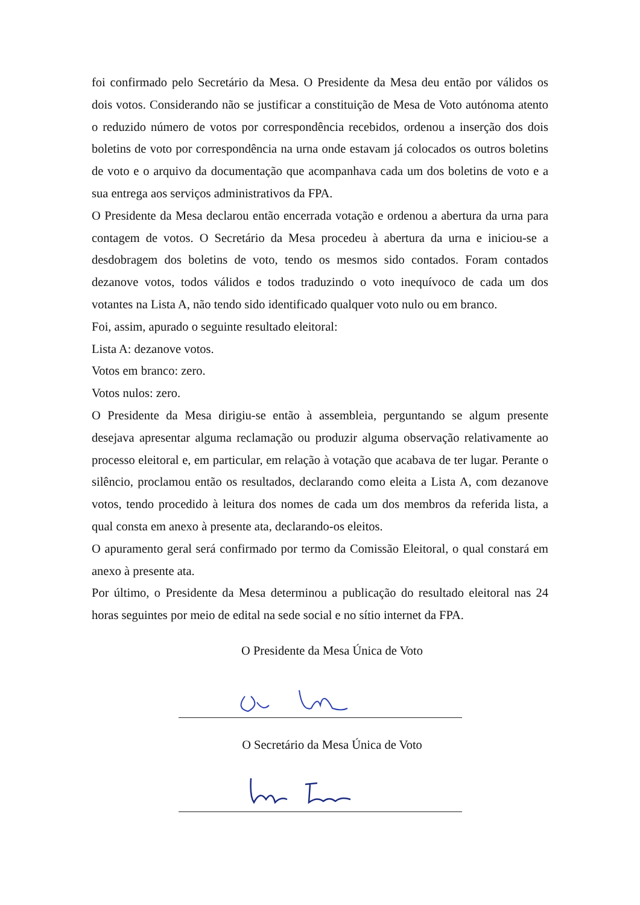foi confirmado pelo Secretário da Mesa. O Presidente da Mesa deu então por válidos os dois votos. Considerando não se justificar a constituição de Mesa de Voto autónoma atento o reduzido número de votos por correspondência recebidos, ordenou a inserção dos dois boletins de voto por correspondência na urna onde estavam já colocados os outros boletins de voto e o arquivo da documentação que acompanhava cada um dos boletins de voto e a sua entrega aos serviços administrativos da FPA.
O Presidente da Mesa declarou então encerrada votação e ordenou a abertura da urna para contagem de votos. O Secretário da Mesa procedeu à abertura da urna e iniciou-se a desdobragem dos boletins de voto, tendo os mesmos sido contados. Foram contados dezanove votos, todos válidos e todos traduzindo o voto inequívoco de cada um dos votantes na Lista A, não tendo sido identificado qualquer voto nulo ou em branco.
Foi, assim, apurado o seguinte resultado eleitoral:
Lista A: dezanove votos.
Votos em branco: zero.
Votos nulos: zero.
O Presidente da Mesa dirigiu-se então à assembleia, perguntando se algum presente desejava apresentar alguma reclamação ou produzir alguma observação relativamente ao processo eleitoral e, em particular, em relação à votação que acabava de ter lugar. Perante o silêncio, proclamou então os resultados, declarando como eleita a Lista A, com dezanove votos, tendo procedido à leitura dos nomes de cada um dos membros da referida lista, a qual consta em anexo à presente ata, declarando-os eleitos.
O apuramento geral será confirmado por termo da Comissão Eleitoral, o qual constará em anexo à presente ata.
Por último, o Presidente da Mesa determinou a publicação do resultado eleitoral nas 24 horas seguintes por meio de edital na sede social e no sítio internet da FPA.
O Presidente da Mesa Única de Voto
O Secretário da Mesa Única de Voto